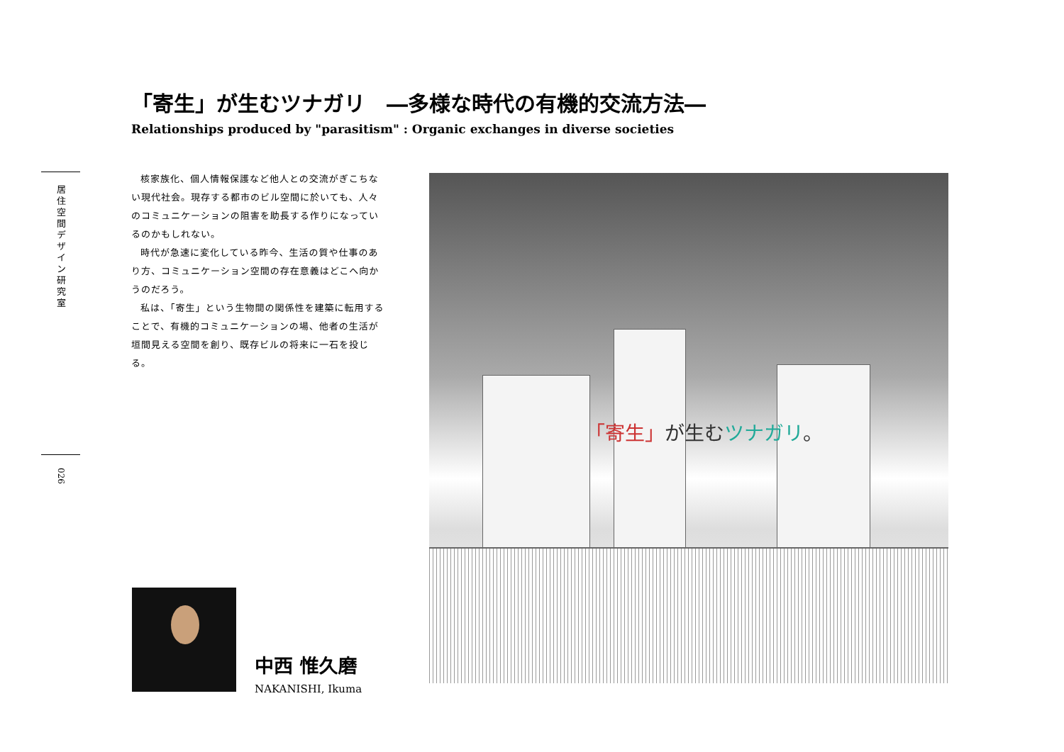居住空間デザイン研究室
026
「寄生」が生むツナガリ　―多様な時代の有機的交流方法―
Relationships produced by "parasitism" : Organic exchanges in diverse societies
核家族化、個人情報保護など他人との交流がぎこちない現代社会。現存する都市のビル空間に於いても、人々のコミュニケーションの阻害を助長する作りになっているのかもしれない。
時代が急速に変化している昨今、生活の質や仕事のあり方、コミュニケーション空間の存在意義はどこへ向かうのだろう。
私は、「寄生」という生物間の関係性を建築に転用することで、有機的コミュニケーションの場、他者の生活が垣間見える空間を創り、既存ビルの将来に一石を投じる。
「寄生」が生むツナガリ。
中西 惟久磨
NAKANISHI, Ikuma